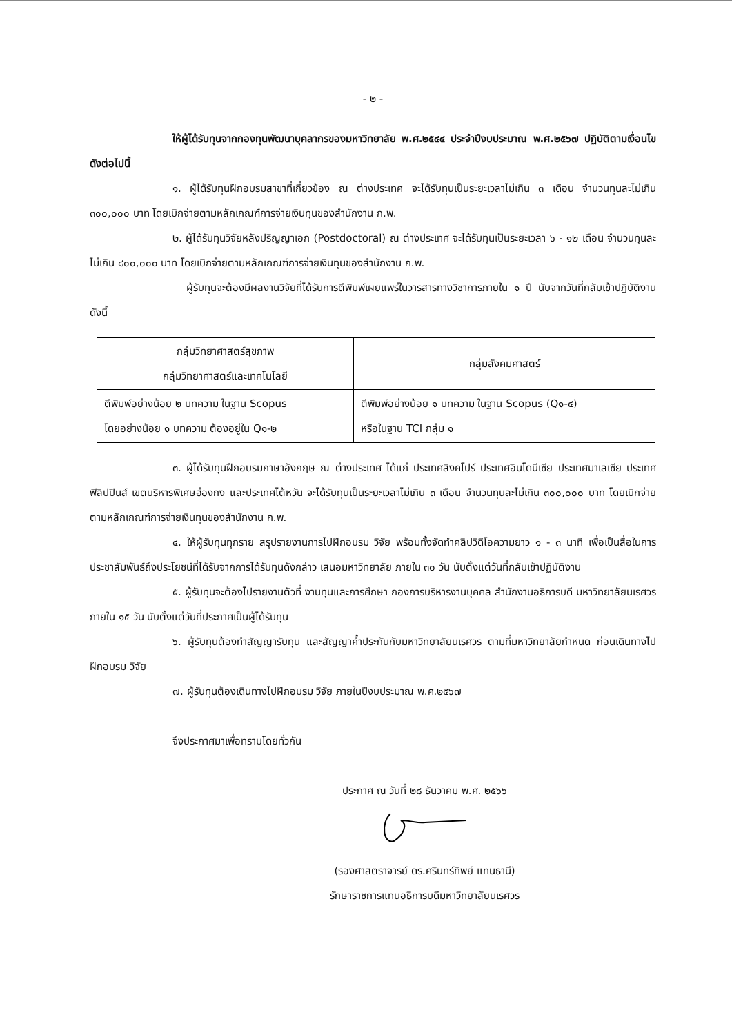- ๒ -
ให้ผู้ได้รับทุนจากกองทุนพัฒนาบุคลากรของมหาวิทยาลัย พ.ศ.๒๕๔๔ ประจำปีงบประมาณ พ.ศ.๒๕๖๗ ปฏิบัติตามเงื่อนไขดังต่อไปนี้
๑. ผู้ได้รับทุนฝึกอบรมสาขาที่เกี่ยวข้อง ณ ต่างประเทศ จะได้รับทุนเป็นระยะเวลาไม่เกิน ๓ เดือน จำนวนทุนละไม่เกิน ๓๐๐,๐๐๐ บาท โดยเบิกจ่ายตามหลักเกณฑ์การจ่ายเงินทุนของสำนักงาน ก.พ.
๒. ผู้ได้รับทุนวิจัยหลังปริญญาเอก (Postdoctoral) ณ ต่างประเทศ จะได้รับทุนเป็นระยะเวลา ๖ - ๑๒ เดือน จำนวนทุนละไม่เกิน ๘๐๐,๐๐๐ บาท โดยเบิกจ่ายตามหลักเกณฑ์การจ่ายเงินทุนของสำนักงาน ก.พ.
ผู้รับทุนจะต้องมีผลงานวิจัยที่ได้รับการตีพิมพ์เผยแพร่ในวารสารทางวิชาการภายใน ๑ ปี นับจากวันที่กลับเข้าปฏิบัติงาน ดังนี้
| กลุ่มวิทยาศาสตร์สุขภาพ กลุ่มวิทยาศาสตร์และเทคโนโลยี | กลุ่มสังคมศาสตร์ |
| --- | --- |
| ตีพิมพ์อย่างน้อย ๒ บทความ ในฐาน Scopus โดยอย่างน้อย ๑ บทความ ต้องอยู่ใน Q๑-๒ | ตีพิมพ์อย่างน้อย ๑ บทความ ในฐาน Scopus (Q๑-๔) หรือในฐาน TCI กลุ่ม ๑ |
๓. ผู้ได้รับทุนฝึกอบรมภาษาอังกฤษ ณ ต่างประเทศ ได้แก่ ประเทศสิงคโปร์ ประเทศอินโดนีเซีย ประเทศมาเลเซีย ประเทศฟิลิปปินส์ เขตบริหารพิเศษฮ่องกง และประเทศไต้หวัน จะได้รับทุนเป็นระยะเวลาไม่เกิน ๓ เดือน จำนวนทุนละไม่เกิน ๓๐๐,๐๐๐ บาท โดยเบิกจ่ายตามหลักเกณฑ์การจ่ายเงินทุนของสำนักงาน ก.พ.
๔. ให้ผู้รับทุนทุกราย สรุปรายงานการไปฝึกอบรม วิจัย พร้อมทั้งจัดทำคลิปวิดีโอความยาว ๑ - ๓ นาที เพื่อเป็นสื่อในการประชาสัมพันธ์ถึงประโยชน์ที่ได้รับจากการได้รับทุนดังกล่าว เสนอมหาวิทยาลัย ภายใน ๓๐ วัน นับตั้งแต่วันที่กลับเข้าปฏิบัติงาน
๕. ผู้รับทุนจะต้องไปรายงานตัวที่ งานทุนและการศึกษา กองการบริหารงานบุคคล สำนักงานอธิการบดี มหาวิทยาลัยนเรศวร ภายใน ๑๕ วัน นับตั้งแต่วันที่ประกาศเป็นผู้ได้รับทุน
๖. ผู้รับทุนต้องทำสัญญารับทุน และสัญญาค้ำประกันกับมหาวิทยาลัยนเรศวร ตามที่มหาวิทยาลัยกำหนด ก่อนเดินทางไปฝึกอบรม วิจัย
๗. ผู้รับทุนต้องเดินทางไปฝึกอบรม วิจัย ภายในปีงบประมาณ พ.ศ.๒๕๖๗
จึงประกาศมาเพื่อทราบโดยทั่วกัน
ประกาศ ณ วันที่ ๒๘ ธันวาคม พ.ศ. ๒๕๖๖
(รองศาสตราจารย์ ดร.ศรินทร์ทิพย์ แทนธานี)
รักษาราชการแทนอธิการบดีมหาวิทยาลัยนเรศวร